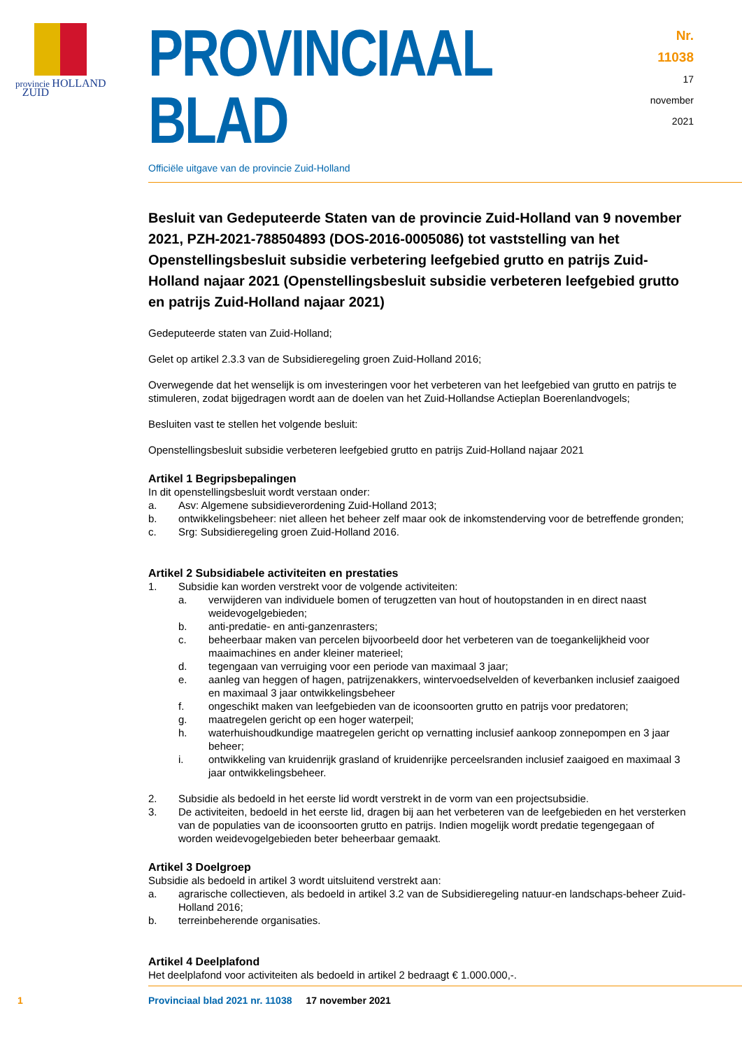provincie HOLLAND
ZUID
PROVINCIAAL BLAD
Officiële uitgave van de provincie Zuid-Holland
Nr. 11038
17 november
2021
Besluit van Gedeputeerde Staten van de provincie Zuid-Holland van 9 november 2021, PZH-2021-788504893 (DOS-2016-0005086) tot vaststelling van het Openstellingsbesluit subsidie verbetering leefgebied grutto en patrijs Zuid-Holland najaar 2021 (Openstellingsbesluit subsidie verbeteren leefgebied grutto en patrijs Zuid-Holland najaar 2021)
Gedeputeerde staten van Zuid-Holland;
Gelet op artikel 2.3.3 van de Subsidieregeling groen Zuid-Holland 2016;
Overwegende dat het wenselijk is om investeringen voor het verbeteren van het leefgebied van grutto en patrijs te stimuleren, zodat bijgedragen wordt aan de doelen van het Zuid-Hollandse Actieplan Boerenlandvogels;
Besluiten vast te stellen het volgende besluit:
Openstellingsbesluit subsidie verbeteren leefgebied grutto en patrijs Zuid-Holland najaar 2021
Artikel 1 Begripsbepalingen
In dit openstellingsbesluit wordt verstaan onder:
a. Asv: Algemene subsidieverordening Zuid-Holland 2013;
b. ontwikkelingsbeheer: niet alleen het beheer zelf maar ook de inkomstenderving voor de betreffende gronden;
c. Srg: Subsidieregeling groen Zuid-Holland 2016.
Artikel 2 Subsidiabele activiteiten en prestaties
1. Subsidie kan worden verstrekt voor de volgende activiteiten:
a. verwijderen van individuele bomen of terugzetten van hout of houtopstanden in en direct naast weidevogelgebieden;
b. anti-predatie- en anti-ganzenrasters;
c. beheerbaar maken van percelen bijvoorbeeld door het verbeteren van de toegankelijkheid voor maaimachines en ander kleiner materieel;
d. tegengaan van verruiging voor een periode van maximaal 3 jaar;
e. aanleg van heggen of hagen, patrijzenakkers, wintervoedselvelden of keverbanken inclusief zaaigoed en maximaal 3 jaar ontwikkelingsbeheer
f. ongeschikt maken van leefgebieden van de icoonsoorten grutto en patrijs voor predatoren;
g. maatregelen gericht op een hoger waterpeil;
h. waterhuishoudkundige maatregelen gericht op vernatting inclusief aankoop zonnepompen en 3 jaar beheer;
i. ontwikkeling van kruidenrijk grasland of kruidenrijke perceelsranden inclusief zaaigoed en maximaal 3 jaar ontwikkelingsbeheer.
2. Subsidie als bedoeld in het eerste lid wordt verstrekt in de vorm van een projectsubsidie.
3. De activiteiten, bedoeld in het eerste lid, dragen bij aan het verbeteren van de leefgebieden en het versterken van de populaties van de icoonsoorten grutto en patrijs. Indien mogelijk wordt predatie tegengegaan of worden weidevogelgebieden beter beheerbaar gemaakt.
Artikel 3 Doelgroep
Subsidie als bedoeld in artikel 3 wordt uitsluitend verstrekt aan:
a. agrarische collectieven, als bedoeld in artikel 3.2 van de Subsidieregeling natuur-en landschaps-beheer Zuid-Holland 2016;
b. terreinbeherende organisaties.
Artikel 4 Deelplafond
Het deelplafond voor activiteiten als bedoeld in artikel 2 bedraagt € 1.000.000,-.
1 Provinciaal blad 2021 nr. 11038 17 november 2021